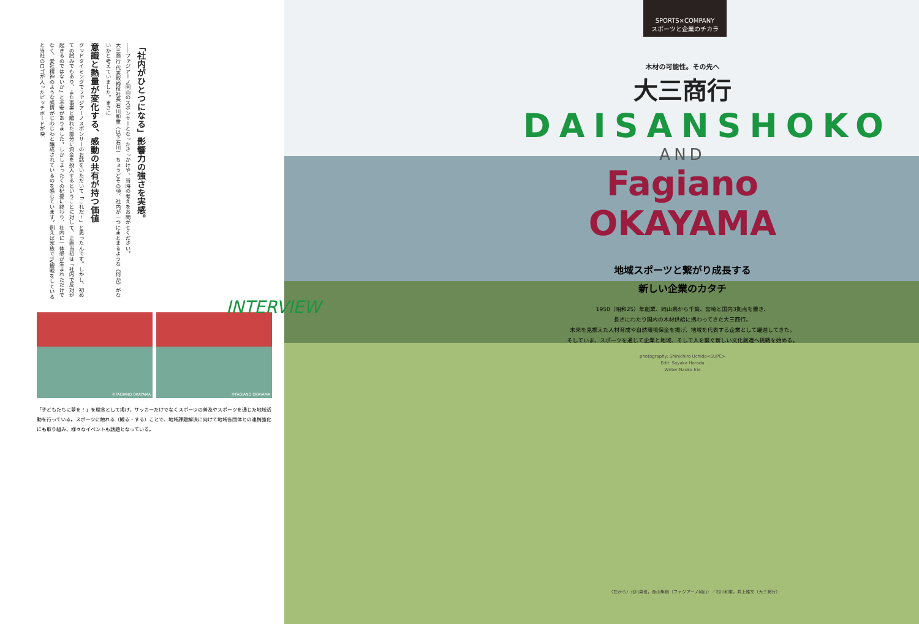「社内がひとつになる」影響力の強さを実感。
――ファジアーノ岡山のスポンサーとなったきっかけや、当時の考えをお聞かせください。
大三商行 代表取締役社長 石川和重（以下石川） ちょうどその頃、社内が一つにまとまるような《何か》がないかと考えていました。まさに
意識と熱量が変化する、感動の共有が持つ価値
グッドタイミングでファジアーノスポンサーのお話をいただいて「これだ！」と思ったんです。しかし、初めての試みでもあり、また事業と離れた部分に資金を投入するということに対して、正直当初は「社内で反対が起きるのではないか」と不安がありました。しかしまったくの杞憂に終わり、社内に一体感が生まれただけでなく、愛社精神のような感情がじわじわと醸成されているのを感じています。例えば家族でTV観戦をしていると当社のロゴが入ったピッチボードが映
©FAGIANO OKAYAMA ©FAGIANO OKAYAMA
「子どもたちに夢を！」を理念として掲げ、サッカーだけでなくスポーツの普及やスポーツを通じた地域活動を行っている。スポーツに触れる（観る・する）ことで、地域課題解決に向けて地域各団体との連携強化にも取り組み、様々なイベントも話題となっている。
INTERVIEW
SPORTS×COMPANY
スポーツと企業のチカラ
木材の可能性。その先へ
大三商行
DAISANSHOKO
AND
Fagiano OKAYAMA
地域スポーツと繋がり成長する
新しい企業のカタチ
1950（昭和25）年創業、岡山県から千葉、宮崎と国内3拠点を置き、
長きにわたり国内の木材供給に携わってきた大三商行。
未来を見据えた人材育成や自然環境保全を掲げ、地域を代表する企業として躍進してきた。
そしていま、スポーツを通じて企業と地域、そして人を繋ぐ新しい文化創造へ挑戦を始める。
photography: Shinichiro Uchida<SUPC>
Edit: Sayaka Harada
Writer:Naoko Irie
〈左から〉北川真也，金山隼樹（ファジアーノ岡山）／石川和重，井上雅文（大三商行）